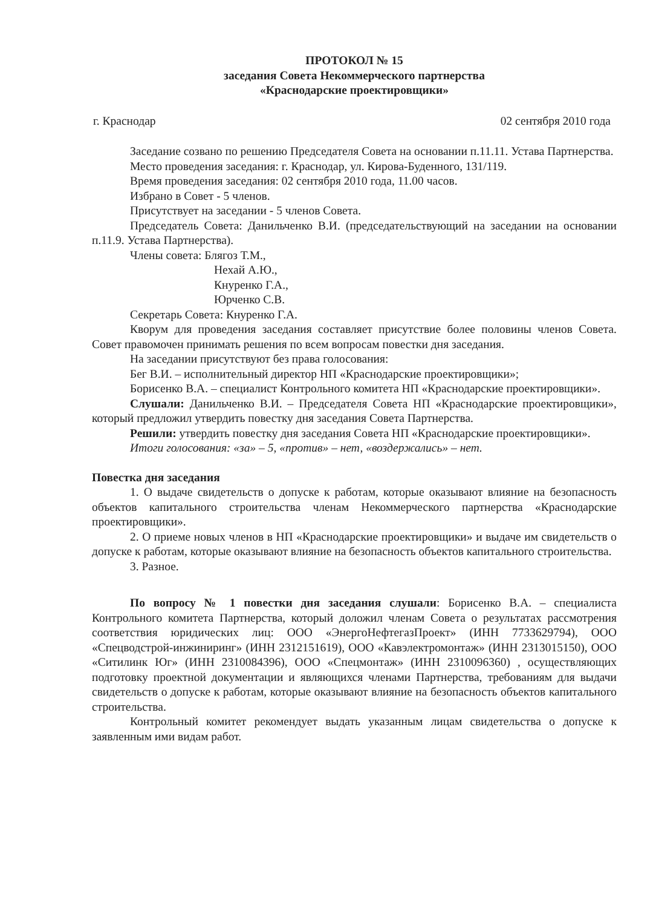ПРОТОКОЛ № 15
заседания Совета Некоммерческого партнерства
«Краснодарские проектировщики»
г. Краснодар 02 сентября 2010 года
Заседание созвано по решению Председателя Совета на основании п.11.11. Устава Партнерства.
Место проведения заседания: г. Краснодар, ул. Кирова-Буденного, 131/119.
Время проведения заседания: 02 сентября 2010 года, 11.00 часов.
Избрано в Совет - 5 членов.
Присутствует на заседании - 5 членов Совета.
Председатель Совета: Данильченко В.И. (председательствующий на заседании на основании п.11.9. Устава Партнерства).
Члены совета: Блягоз Т.М.,
Нехай А.Ю.,
Кнуренко Г.А.,
Юрченко С.В.
Секретарь Совета: Кнуренко Г.А.
Кворум для проведения заседания составляет присутствие более половины членов Совета. Совет правомочен принимать решения по всем вопросам повестки дня заседания.
На заседании присутствуют без права голосования:
Бег В.И. – исполнительный директор НП «Краснодарские проектировщики»;
Борисенко В.А. – специалист Контрольного комитета НП «Краснодарские проектировщики».
Слушали: Данильченко В.И. – Председателя Совета НП «Краснодарские проектировщики», который предложил утвердить повестку дня заседания Совета Партнерства.
Решили: утвердить повестку дня заседания Совета НП «Краснодарские проектировщики».
Итоги голосования: «за» – 5, «против» – нет, «воздержались» – нет.
Повестка дня заседания
1. О выдаче свидетельств о допуске к работам, которые оказывают влияние на безопасность объектов капитального строительства членам Некоммерческого партнерства «Краснодарские проектировщики».
2. О приеме новых членов в НП «Краснодарские проектировщики» и выдаче им свидетельств о допуске к работам, которые оказывают влияние на безопасность объектов капитального строительства.
3. Разное.
По вопросу № 1 повестки дня заседания слушали: Борисенко В.А. – специалиста Контрольного комитета Партнерства, который доложил членам Совета о результатах рассмотрения соответствия юридических лиц: ООО «ЭнергоНефтегазПроект» (ИНН 7733629794), ООО «Спецводстрой-инжиниринг» (ИНН 2312151619), ООО «Кавэлектромонтаж» (ИНН 2313015150), ООО «Ситилинк Юг» (ИНН 2310084396), ООО «Спецмонтаж» (ИНН 2310096360) , осуществляющих подготовку проектной документации и являющихся членами Партнерства, требованиям для выдачи свидетельств о допуске к работам, которые оказывают влияние на безопасность объектов капитального строительства.
Контрольный комитет рекомендует выдать указанным лицам свидетельства о допуске к заявленным ими видам работ.